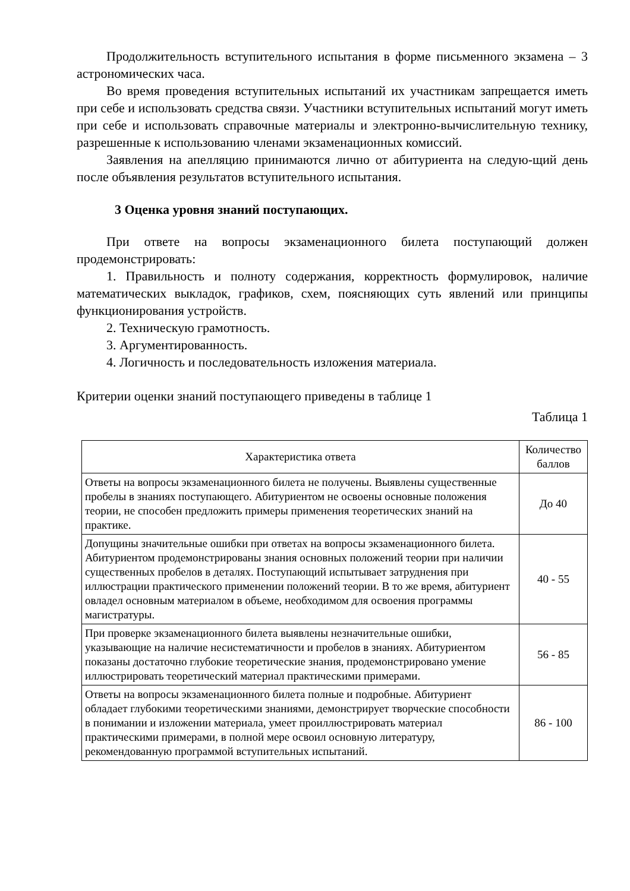Продолжительность вступительного испытания в форме письменного экзамена – 3 астрономических часа.
Во время проведения вступительных испытаний их участникам запрещается иметь при себе и использовать средства связи. Участники вступительных испытаний могут иметь при себе и использовать справочные материалы и электронно-вычислительную технику, разрешенные к использованию членами экзаменационных комиссий.
Заявления на апелляцию принимаются лично от абитуриента на следую-щий день после объявления результатов вступительного испытания.
3 Оценка уровня знаний поступающих.
При ответе на вопросы экзаменационного билета поступающий должен продемонстрировать:
1. Правильность и полноту содержания, корректность формулировок, наличие математических выкладок, графиков, схем, поясняющих суть явлений или принципы функционирования устройств.
2. Техническую грамотность.
3. Аргументированность.
4. Логичность и последовательность изложения материала.
Критерии оценки знаний поступающего приведены в таблице 1
Таблица 1
| Характеристика ответа | Количество баллов |
| --- | --- |
| Ответы на вопросы экзаменационного билета не получены. Выявлены существенные пробелы в знаниях поступающего. Абитуриентом не освоены основные положения теории, не способен предложить примеры применения теоретических знаний на практике. | До 40 |
| Допущины значительные ошибки при ответах на вопросы экзаменационного билета. Абитуриентом продемонстрированы знания основных положений теории при наличии существенных пробелов в деталях. Поступающий испытывает затруднения при иллюстрации практического применении положений теории. В то же время, абитуриент овладел основным материалом в объеме, необходимом для освоения программы магистратуры. | 40 - 55 |
| При проверке экзаменационного билета выявлены незначительные ошибки, указывающие на наличие несистематичности и пробелов в знаниях. Абитуриентом показаны достаточно глубокие теоретические знания, продемонстрировано умение иллюстрировать теоретический материал практическими примерами. | 56 - 85 |
| Ответы на вопросы экзаменационного билета полные и подробные. Абитуриент обладает глубокими теоретическими знаниями, демонстрирует творческие способности в понимании и изложении материала, умеет проиллюстрировать материал практическими примерами, в полной мере освоил основную литературу, рекомендованную программой вступительных испытаний. | 86 - 100 |